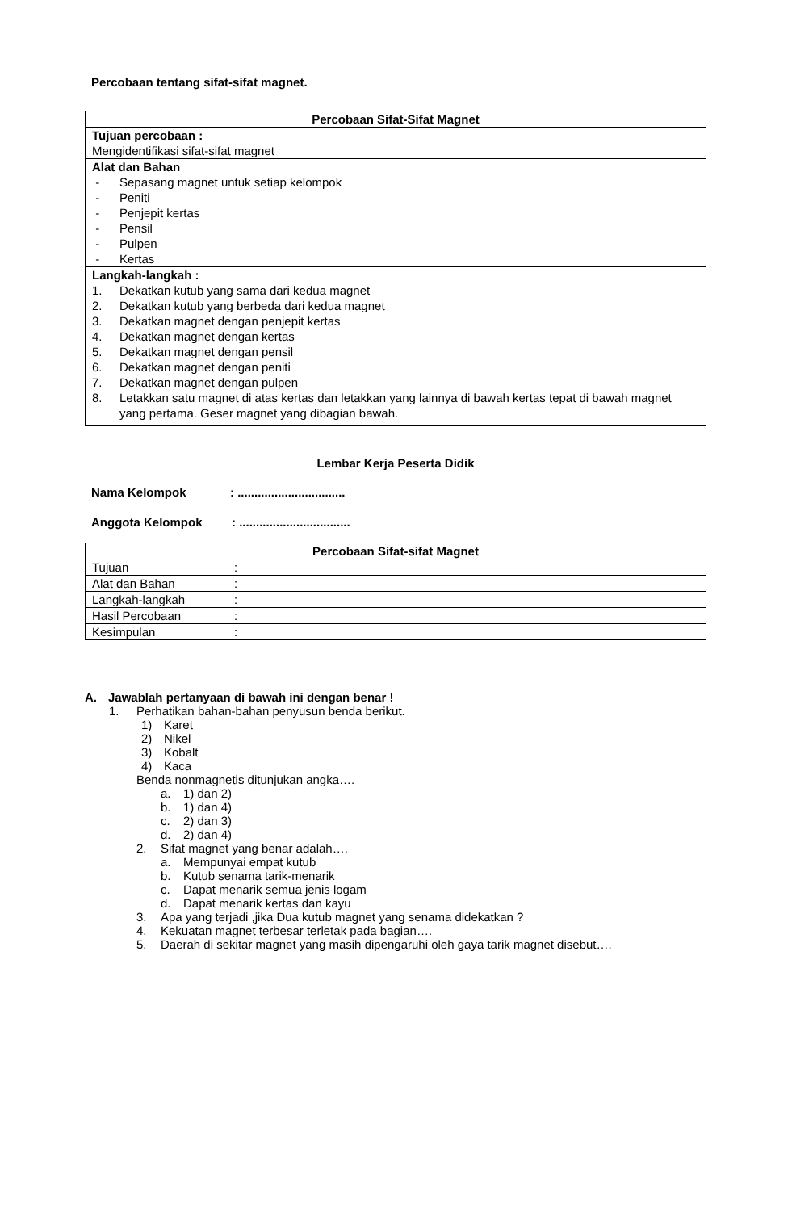Percobaan tentang sifat-sifat magnet.
| Percobaan Sifat-Sifat Magnet |
| --- |
| Tujuan percobaan : Mengidentifikasi sifat-sifat magnet |
| Alat dan Bahan - Sepasang magnet untuk setiap kelompok - Peniti - Penjepit kertas - Pensil - Pulpen - Kertas |
| Langkah-langkah : 1. Dekatkan kutub yang sama dari kedua magnet 2. Dekatkan kutub yang berbeda dari kedua magnet 3. Dekatkan magnet dengan penjepit kertas 4. Dekatkan magnet dengan kertas 5. Dekatkan magnet dengan pensil 6. Dekatkan magnet dengan peniti 7. Dekatkan magnet dengan pulpen 8. Letakkan satu magnet di atas kertas dan letakkan yang lainnya di bawah kertas tepat di bawah magnet yang pertama. Geser magnet yang dibagian bawah. |
Lembar Kerja Peserta Didik
Nama Kelompok: ................................
Anggota Kelompok: .................................
| Percobaan Sifat-sifat Magnet | |
| --- | --- |
| Tujuan | : |
| Alat dan Bahan | : |
| Langkah-langkah | : |
| Hasil Percobaan | : |
| Kesimpulan | : |
A. Jawablah pertanyaan di bawah ini dengan benar !
1. Perhatikan bahan-bahan penyusun benda berikut.
1) Karet
2) Nikel
3) Kobalt
4) Kaca
Benda nonmagnetis ditunjukan angka….
a. 1) dan 2)
b. 1) dan 4)
c. 2) dan 3)
d. 2) dan 4)
2. Sifat magnet yang benar adalah….
a. Mempunyai empat kutub
b. Kutub senama tarik-menarik
c. Dapat menarik semua jenis logam
d. Dapat menarik kertas dan kayu
3. Apa yang terjadi ,jika Dua kutub magnet yang senama didekatkan ?
4. Kekuatan magnet terbesar terletak pada bagian….
5. Daerah di sekitar magnet yang masih dipengaruhi oleh gaya tarik magnet disebut….